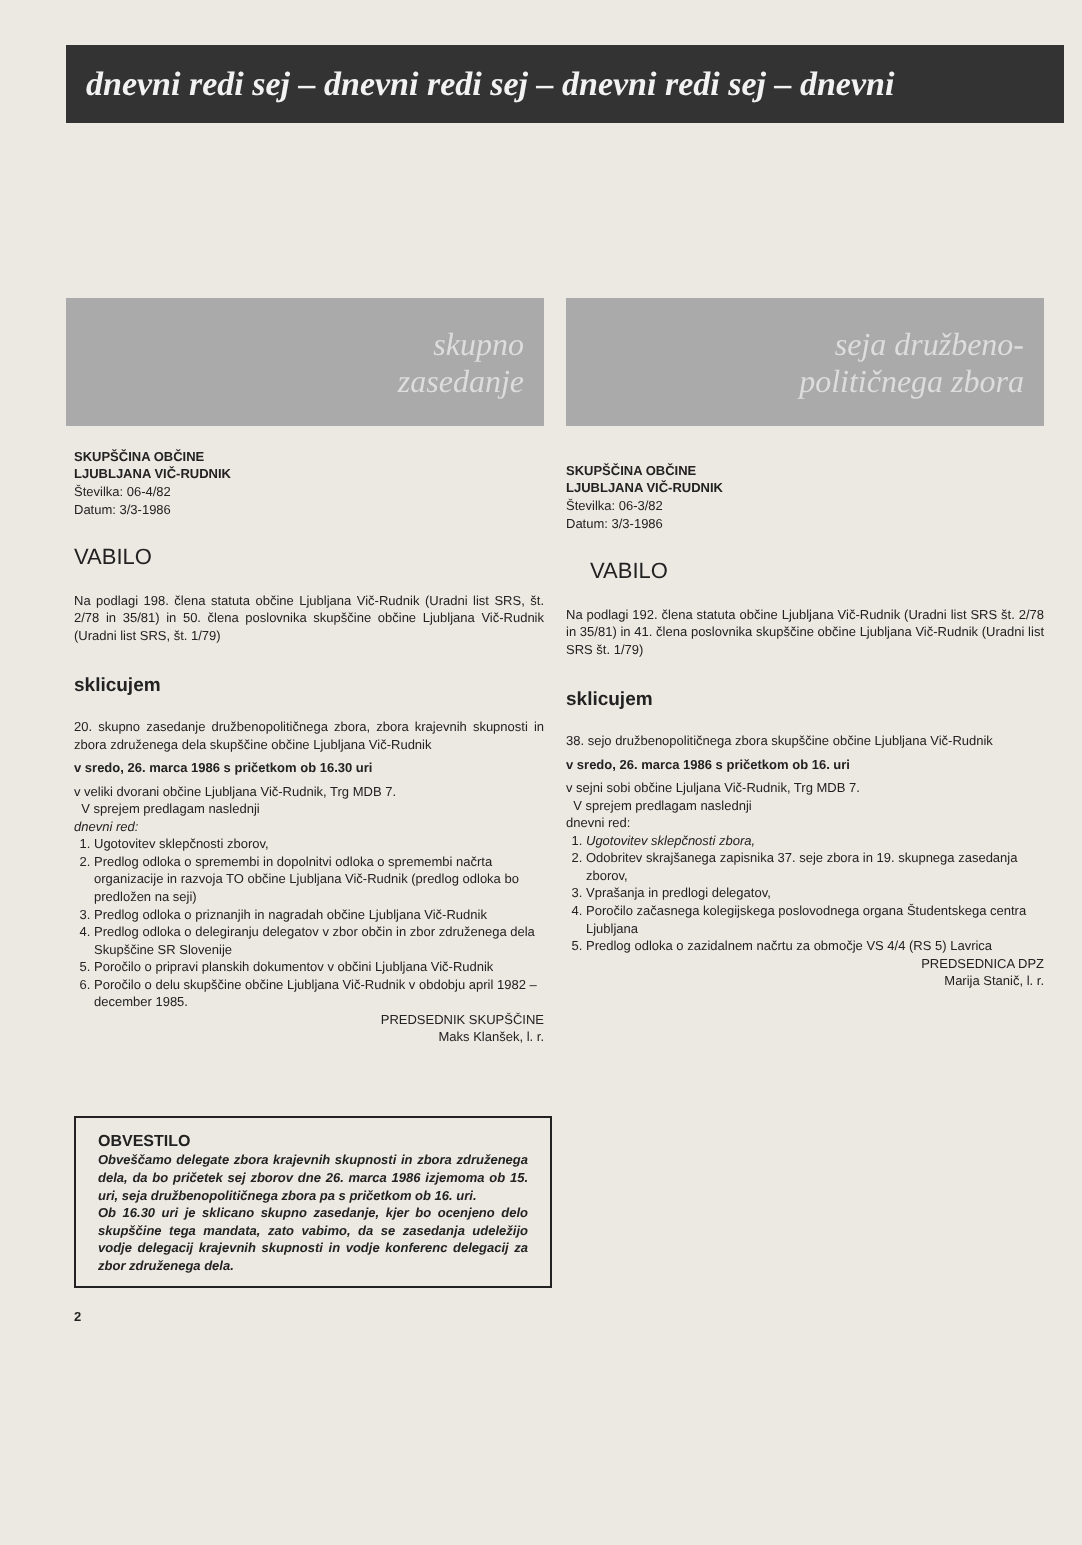dnevni redi sej – dnevni redi sej – dnevni redi sej – dnevni
skupno
zasedanje
SKUPŠČINA OBČINE
LJUBLJANA VIČ-RUDNIK
Številka: 06-4/82
Datum: 3/3-1986
VABILO
Na podlagi 198. člena statuta občine Ljubljana Vič-Rudnik (Uradni list SRS, št. 2/78 in 35/81) in 50. člena poslovnika skupščine občine Ljubljana Vič-Rudnik (Uradni list SRS, št. 1/79)
sklicujem
20. skupno zasedanje družbenopolitičnega zbora, zbora krajevnih skupnosti in zbora združenega dela skupščine občine Ljubljana Vič-Rudnik
v sredo, 26. marca 1986 s pričetkom ob 16.30 uri
v veliki dvorani občine Ljubljana Vič-Rudnik, Trg MDB 7.
V sprejem predlagam naslednji
dnevni red:
1. Ugotovitev sklepčnosti zborov,
2. Predlog odloka o spremembi in dopolnitvi odloka o spremembi načrta organizacije in razvoja TO občine Ljubljana Vič-Rudnik (predlog odloka bo predložen na seji)
3. Predlog odloka o priznanjih in nagradah občine Ljubljana Vič-Rudnik
4. Predlog odloka o delegiranju delegatov v zbor občin in zbor združenega dela Skupščine SR Slovenije
5. Poročilo o pripravi planskih dokumentov v občini Ljubljana Vič-Rudnik
6. Poročilo o delu skupščine občine Ljubljana Vič-Rudnik v obdobju april 1982 – december 1985.
PREDSEDNIK SKUPŠČINE
Maks Klanšek, l. r.
OBVESTILO
Obveščamo delegate zbora krajevnih skupnosti in zbora združenega dela, da bo pričetek sej zborov dne 26. marca 1986 izjemoma ob 15. uri, seja družbenopolitičnega zbora pa s pričetkom ob 16. uri.
Ob 16.30 uri je sklicano skupno zasedanje, kjer bo ocenjeno delo skupščine tega mandata, zato vabimo, da se zasedanja udeležijo vodje delegacij krajevnih skupnosti in vodje konferenc delegacij za zbor združenega dela.
2
seja družbeno-
političnega zbora
SKUPŠČINA OBČINE
LJUBLJANA VIČ-RUDNIK
Številka: 06-3/82
Datum: 3/3-1986
VABILO
Na podlagi 192. člena statuta občine Ljubljana Vič-Rudnik (Uradni list SRS št. 2/78 in 35/81) in 41. člena poslovnika skupščine občine Ljubljana Vič-Rudnik (Uradni list SRS št. 1/79)
sklicujem
38. sejo družbenopolitičnega zbora skupščine občine Ljubljana Vič-Rudnik
v sredo, 26. marca 1986 s pričetkom ob 16. uri
v sejni sobi občine Ljuljana Vič-Rudnik, Trg MDB 7.
V sprejem predlagam naslednji
dnevni red:
1. Ugotovitev sklepčnosti zbora,
2. Odobritev skrajšanega zapisnika 37. seje zbora in 19. skupnega zasedanja zborov,
3. Vprašanja in predlogi delegatov,
4. Poročilo začasnega kolegijskega poslovodnega organa Študentskega centra Ljubljana
5. Predlog odloka o zazidalnem načrtu za območje VS 4/4 (RS 5) Lavrica
PREDSEDNICA DPZ
Marija Stanič, l. r.